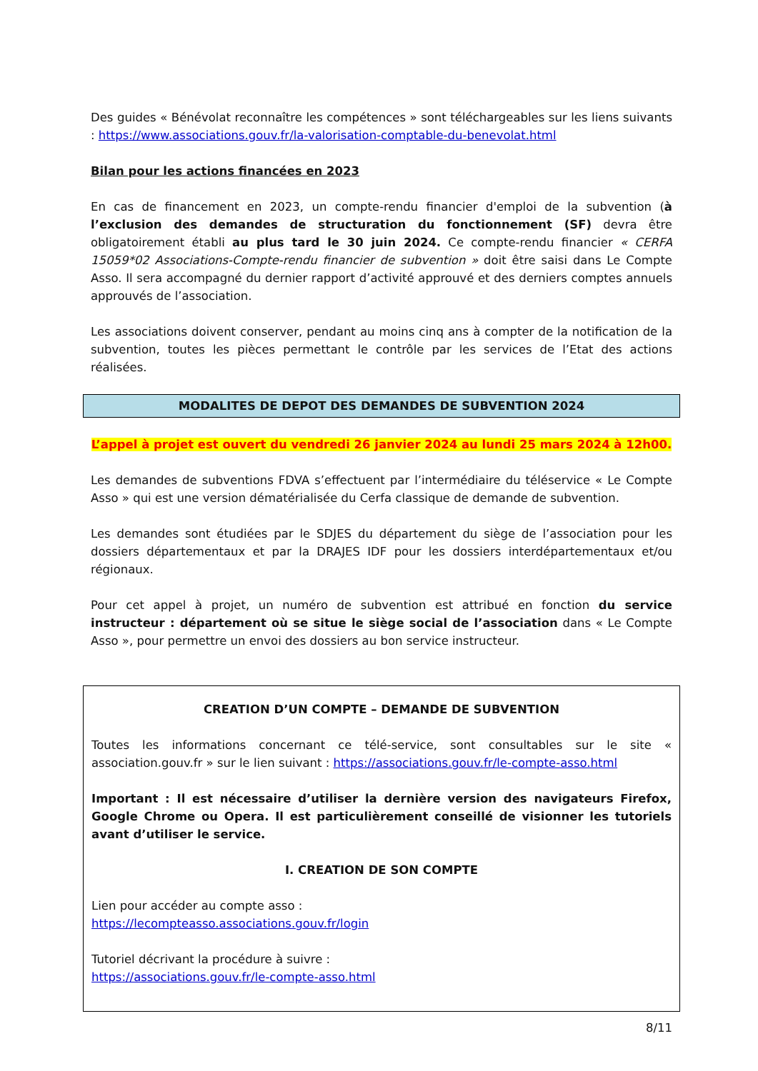Des guides « Bénévolat reconnaître les compétences » sont téléchargeables sur les liens suivants : https://www.associations.gouv.fr/la-valorisation-comptable-du-benevolat.html
Bilan pour les actions financées en 2023
En cas de financement en 2023, un compte-rendu financier d'emploi de la subvention (à l’exclusion des demandes de structuration du fonctionnement (SF) devra être obligatoirement établi au plus tard le 30 juin 2024. Ce compte-rendu financier « CERFA 15059*02 Associations-Compte-rendu financier de subvention » doit être saisi dans Le Compte Asso. Il sera accompagné du dernier rapport d’activité approuvé et des derniers comptes annuels approuvés de l’association.
Les associations doivent conserver, pendant au moins cinq ans à compter de la notification de la subvention, toutes les pièces permettant le contrôle par les services de l’Etat des actions réalisées.
MODALITES DE DEPOT DES DEMANDES DE SUBVENTION 2024
L’appel à projet est ouvert du vendredi 26 janvier 2024 au lundi 25 mars 2024 à 12h00.
Les demandes de subventions FDVA s’effectuent par l’intermédiaire du téléservice « Le Compte Asso » qui est une version dématérialisée du Cerfa classique de demande de subvention.
Les demandes sont étudiées par le SDJES du département du siège de l’association pour les dossiers départementaux et par la DRAJES IDF pour les dossiers interdépartementaux et/ou régionaux.
Pour cet appel à projet, un numéro de subvention est attribué en fonction du service instructeur : département où se situe le siège social de l’association dans « Le Compte Asso », pour permettre un envoi des dossiers au bon service instructeur.
CREATION D’UN COMPTE – DEMANDE DE SUBVENTION
Toutes les informations concernant ce télé-service, sont consultables sur le site « association.gouv.fr » sur le lien suivant : https://associations.gouv.fr/le-compte-asso.html
Important : Il est nécessaire d’utiliser la dernière version des navigateurs Firefox, Google Chrome ou Opera. Il est particulièrement conseillé de visionner les tutoriels avant d’utiliser le service.
I. CREATION DE SON COMPTE
Lien pour accéder au compte asso :
https://lecompteasso.associations.gouv.fr/login
Tutoriel décrivant la procédure à suivre :
https://associations.gouv.fr/le-compte-asso.html
8/11